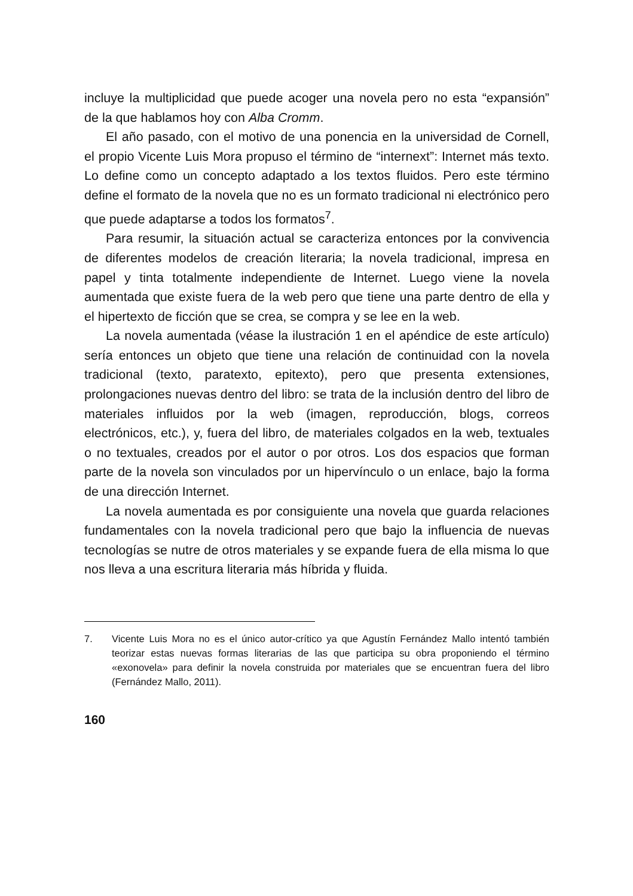incluye la multiplicidad que puede acoger una novela pero no esta “expansión” de la que hablamos hoy con Alba Cromm.
El año pasado, con el motivo de una ponencia en la universidad de Cornell, el propio Vicente Luis Mora propuso el término de “internext”: Internet más texto. Lo define como un concepto adaptado a los textos fluidos. Pero este término define el formato de la novela que no es un formato tradicional ni electrónico pero que puede adaptarse a todos los formatos<sup>7</sup>.
Para resumir, la situación actual se caracteriza entonces por la convivencia de diferentes modelos de creación literaria; la novela tradicional, impresa en papel y tinta totalmente independiente de Internet. Luego viene la novela aumentada que existe fuera de la web pero que tiene una parte dentro de ella y el hipertexto de ficción que se crea, se compra y se lee en la web.
La novela aumentada (véase la ilustración 1 en el apéndice de este artículo) sería entonces un objeto que tiene una relación de continuidad con la novela tradicional (texto, paratexto, epitexto), pero que presenta extensiones, prolongaciones nuevas dentro del libro: se trata de la inclusión dentro del libro de materiales influidos por la web (imagen, reproducción, blogs, correos electrónicos, etc.), y, fuera del libro, de materiales colgados en la web, textuales o no textuales, creados por el autor o por otros. Los dos espacios que forman parte de la novela son vinculados por un hipervínculo o un enlace, bajo la forma de una dirección Internet.
La novela aumentada es por consiguiente una novela que guarda relaciones fundamentales con la novela tradicional pero que bajo la influencia de nuevas tecnologías se nutre de otros materiales y se expande fuera de ella misma lo que nos lleva a una escritura literaria más híbrida y fluida.
7. Vicente Luis Mora no es el único autor-crítico ya que Agustín Fernández Mallo intentó también teorizar estas nuevas formas literarias de las que participa su obra proponiendo el término «exonovela» para definir la novela construida por materiales que se encuentran fuera del libro (Fernández Mallo, 2011).
160